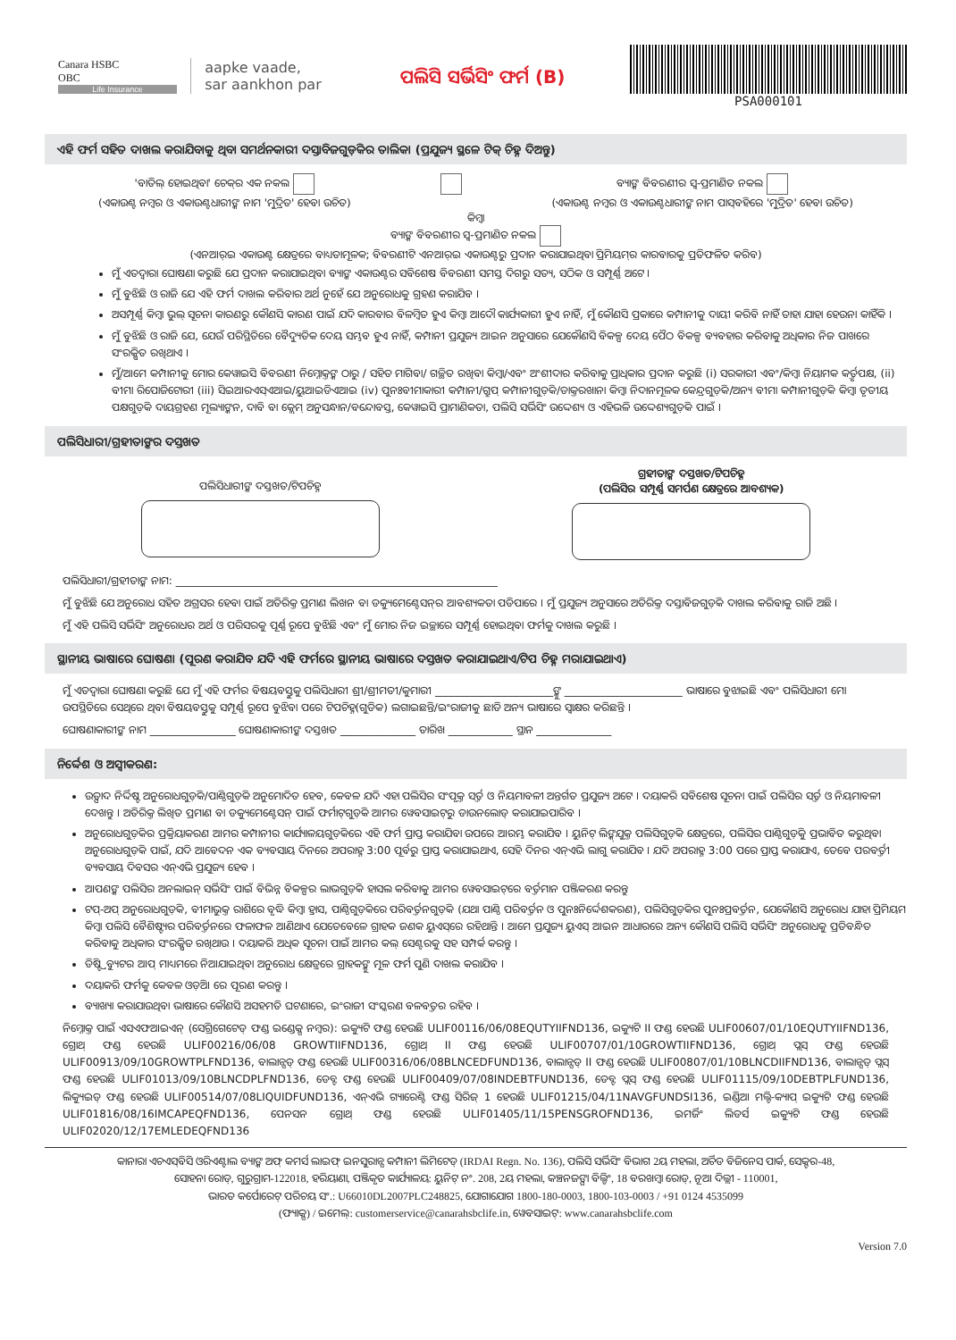Canara HSBC
OBC
Life Insurance
aapke vaade,
sar aankhon par
ପଲିସି ସର୍ଭିସିଂ ଫର୍ମ (B)
PSA000101
ଏହି ଫର୍ମ ସହିତ ଦାଖଲ କରାଯିବାକୁ ଥିବା ସମର୍ଥନକାରୀ ଦସ୍ତାବିଜଗୁଡ଼ିକର ତାଲିକା (ପ୍ରଯୁଜ୍ୟ ସ୍ଥଳେ ଟିକ୍ ଚିହ୍ନ ଦିଅନ୍ତୁ)
'ବାତିଲ୍ ହୋଇଥିବା' ଚେକ୍‌ର ଏକ ନକଲ
(ଏକାଉଣ୍ଟ ନମ୍ବର ଓ ଏକାଉଣ୍ଟଧାରୀଙ୍କ ନାମ 'ମୁଦ୍ରିତ' ହେବା ଉଚିତ)
ବ୍ୟାଙ୍କ ବିବରଣୀର ସ୍ୱ-ପ୍ରମାଣିତ ନକଲ
(ଏକାଉଣ୍ଟ ନମ୍ବର ଓ ଏକାଉଣ୍ଟଧାରୀଙ୍କ ନାମ ପାସ୍‌ବହିରେ 'ମୁଦ୍ରିତ' ହେବା ଉଚିତ)
କିମ୍ବା
ବ୍ୟାଙ୍କ ବିବରଣୀର ସ୍ୱ-ପ୍ରମାଣିତ ନକଲ
(ଏନଆର୍‌ଇ ଏକାଉଣ୍ଟ କ୍ଷେତ୍ରରେ ବାଧ୍ୟତାମୂଳକ; ବିବରଣୀଟି ଏନଆର୍‌ଇ ଏକାଉଣ୍ଟରୁ ପ୍ରଦାନ କରାଯାଇଥିବା ପ୍ରିମିୟମ୍‌ର କାରବାରକୁ ପ୍ରତିଫଳିତ କରିବ)
ମୁଁ ଏତଦ୍ୱାରା ଘୋଷଣା କରୁଛି ଯେ ପ୍ରଦାନ କରାଯାଇଥିବା ବ୍ୟାଙ୍କ ଏକାଉଣ୍ଟର ସବିଶେଷ ବିବରଣୀ ସମସ୍ତ ଦିଗରୁ ସତ୍ୟ, ସଠିକ ଓ ସମ୍ପୂର୍ଣ୍ଣ ଅଟେ ।
ମୁଁ ବୁଝିଛି ଓ ରାଜି ଯେ ଏହି ଫର୍ମ ଦାଖଲ କରିବାର ଅର୍ଥ ନୁହେଁ ଯେ ଅନୁରୋଧକୁ ଗ୍ରହଣ କରାଯିବ ।
ଅସମ୍ପୂର୍ଣ୍ଣ କିମ୍ବା ଭୁଲ୍ ସୂଚନା କାରଣରୁ କୌଣସି କାରଣ ପାଇଁ ଯଦି କାରବାର ବିଳମ୍ବିତ ହୁଏ କିମ୍ବା ଆଦୌ କାର୍ଯ୍ୟକାରୀ ହୁଏ ନାହିଁ, ମୁଁ କୌଣସି ପ୍ରକାରେ କମ୍ପାନୀକୁ ଦାୟୀ କରିବି ନାହିଁ ତାହା ଯାହା ହେଉନା କାହିଁକି ।
ମୁଁ ବୁଝିଛି ଓ ରାଜି ଯେ, ଯେଉଁ ପରିସ୍ଥିତିରେ ବୈଦ୍ୟୁତିକ ଦେୟ ସମ୍ଭବ ହୁଏ ନାହିଁ, କମ୍ପାନୀ ପ୍ରଯୁଜ୍ୟ ଆଇନ ଅନୁସାରେ ଯେକୌଣସି ବିକଳ୍ପ ଦେୟ ପୈଠ ବିକଳ୍ପ ବ୍ୟବହାର କରିବାକୁ ଅଧିକାର ନିଜ ପାଖରେ ସଂରକ୍ଷିତ ରଖିଥାଏ ।
ମୁଁ/ଆମେ କମ୍ପାନୀକୁ ମୋର କେୱାଇସି ବିବରଣୀ ନିମ୍ନୋକ୍ତଙ୍କ ଠାରୁ / ସହିତ ମାଗିବା/ ଗଚ୍ଛିତ ରଖିବା କିମ୍ବା/ଏବଂ ଅଂଶୀଦାର କରିବାକୁ ପ୍ରାଧିକାର ପ୍ରଦାନ କରୁଛି (i) ସରକାରୀ ଏବଂ/କିମ୍ବା ନିୟାମକ କର୍ତ୍ତୃପକ୍ଷ, (ii) ବୀମା ରିପୋଜିଟୋରୀ (iii) ସିଇଆରଏସ୍‌ଏଆଇ/ୟୁଆଇଡିଏଆଇ (iv) ପୁନଃବୀମାକାରୀ କମ୍ପାନୀ/ଗ୍ରୁପ୍ କମ୍ପାନୀଗୁଡ଼ିକ/ଡାକ୍ତରଖାନା କିମ୍ବା ନିଦାନମୂଳକ କେନ୍ଦ୍ରଗୁଡ଼ିକ/ଅନ୍ୟ ବୀମା କମ୍ପାନୀଗୁଡ଼ିକ କିମ୍ବା ତୃତୀୟ ପକ୍ଷଗୁଡ଼ିକ ଦାୟଗ୍ରହଣ ମୂଲ୍ୟାଙ୍କନ, ଦାବି ବା କ୍ଲେମ୍ ଅନୁସନ୍ଧାନ/ବନ୍ଦୋବସ୍ତ, କେୱାଇସି ପ୍ରାମାଣିକତା, ପଲିସି ସର୍ଭିସିଂ ଉଦ୍ଦେଶ୍ୟ ଓ ଏହିଭଳି ଉଦ୍ଦେଶ୍ୟଗୁଡ଼ିକ ପାଇଁ ।
ପଲିସିଧାରୀ/ଗ୍ରହୀତାଙ୍କର ଦସ୍ତଖତ
ପଲିସିଧାରୀଙ୍କ ଦସ୍ତଖତ/ଟିପଚିହ୍ନ ଗ୍ରହୀତାଙ୍କ ଦସ୍ତଖତ/ଟିପଚିହ୍ନ
(ପଲିସିର ସମ୍ପୂର୍ଣ୍ଣ ସମର୍ପଣ କ୍ଷେତ୍ରରେ ଆବଶ୍ୟକ)
ପଲିସିଧାରୀ/ଗ୍ରହୀତାଙ୍କ ନାମ: ____________________________________________________________
ମୁଁ ବୁଝିଛି ଯେ ଅନୁରୋଧ ସହିତ ଅଗ୍ରସର ହେବା ପାଇଁ ଅତିରିକ୍ତ ପ୍ରମାଣ ଲିଖନ ବା ଡକ୍ୟୁମେଣ୍ଟେସନ୍‌ର ଆବଶ୍ୟକତା ପଡିପାରେ । ମୁଁ ପ୍ରଯୁଜ୍ୟ ଅନୁସାରେ ଅତିରିକ୍ତ ଦସ୍ତାବିଜଗୁଡ଼ିକ ଦାଖଲ କରିବାକୁ ରାଜି ଅଛି ।
ମୁଁ ଏହି ପଲିସି ସର୍ଭିସିଂ ଅନୁରୋଧର ଅର୍ଥ ଓ ପରିସରକୁ ପୂର୍ଣ୍ଣ ରୂପେ ବୁଝିଛି ଏବଂ ମୁଁ ମୋର ନିଜ ଇଚ୍ଛାରେ ସମ୍ପୂର୍ଣ୍ଣ ହୋଇଥିବା ଫର୍ମକୁ ଦାଖଲ କରୁଛି ।
ସ୍ଥାନୀୟ ଭାଷାରେ ଘୋଷଣା (ପୂରଣ କରାଯିବ ଯଦି ଏହି ଫର୍ମରେ ସ୍ଥାନୀୟ ଭାଷାରେ ଦସ୍ତଖତ କରାଯାଇଥାଏ/ଟିପ ଚିହ୍ନ ମରାଯାଇଥାଏ)
ମୁଁ ଏତଦ୍ୱାରା ଘୋଷଣା କରୁଛି ଯେ ମୁଁ ଏହି ଫର୍ମର ବିଷୟବସ୍ତୁକୁ ପଲିସିଧାରୀ ଶ୍ରୀ/ଶ୍ରୀମତୀ/କୁମାରୀ ______________________ଙ୍କୁ ______________________ ଭାଷାରେ ବୁଝାଇଛି ଏବଂ ପଲିସିଧାରୀ ମୋ ଉପସ୍ଥିତିରେ ସେଥିରେ ଥିବା ବିଷୟବସ୍ତୁକୁ ସମ୍ପୂର୍ଣ୍ଣ ରୂପେ ବୁଝିବା ପରେ ଟିପଚିହ୍ନ(ଗୁଡିକ) ଲଗାଇଛନ୍ତି/ଇଂରାଜୀକୁ ଛାଡି ଅନ୍ୟ ଭାଷାରେ ସ୍ୱାକ୍ଷର କରିଛନ୍ତି ।
ଘୋଷଣାକାରୀଙ୍କ ନାମ ________________ ଘୋଷଣାକାରୀଙ୍କ ଦସ୍ତଖତ ______________ ତାରିଖ ____________ ସ୍ଥାନ ______________
ନିର୍ଦ୍ଦେଶ ଓ ଅସ୍ୱୀକରଣ:
ଉତ୍ପାଦ ନିର୍ଦ୍ଦିଷ୍ଟ ଅନୁରୋଧଗୁଡ଼ିକ/ପାଣ୍ଠିଗୁଡ଼ିକ ଅନୁମୋଦିତ ହେବ, କେବଳ ଯଦି ଏହା ପଲିସିର ସଂପୃକ୍ତ ସର୍ତ୍ତ ଓ ନିୟମାବଳୀ ଅନ୍ତର୍ଗତ ପ୍ରଯୁଜ୍ୟ ଅଟେ । ଦୟାକରି ସବିଶେଷ ସୂଚନା ପାଇଁ ପଲିସିର ସର୍ତ୍ତ ଓ ନିୟମାବଳୀ ଦେଖନ୍ତୁ । ଅତିରିକ୍ତ ଲିଖିତ ପ୍ରମାଣ ବା ଡକ୍ୟୁମେଣ୍ଟେସନ୍ ପାଇଁ ଫର୍ମାଟ୍‌ଗୁଡ଼ିକ ଆମର ୱେବସାଇଟ୍‌ରୁ ଡାଉନଲୋଡ୍ କରାଯାଇପାରିବ ।
ଅନୁରୋଧଗୁଡ଼ିକର ପ୍ରକ୍ରିୟାକରଣ ଆମର କମ୍ପାନୀର କାର୍ଯ୍ୟାଳୟଗୁଡ଼ିକରେ ଏହି ଫର୍ମ ପ୍ରାପ୍ତ କରାଯିବା ଉପରେ ଆରମ୍ଭ କରାଯିବ । ୟୁନିଟ୍ ଲିଙ୍କ୍‌ଯୁକ୍ତ ପଲିସିଗୁଡ଼ିକ କ୍ଷେତ୍ରରେ, ପଲିସିର ପାଣ୍ଠିଗୁଡ଼ିକୁ ପ୍ରଭାବିତ କରୁଥିବା ଅନୁରୋଧଗୁଡ଼ିକ ପାଇଁ, ଯଦି ଆବେଦନ ଏକ ବ୍ୟବସାୟ ଦିନରେ ଅପରାହ୍ନ 3:00 ପୂର୍ବରୁ ପ୍ରାପ୍ତ କରାଯାଇଥାଏ, ସେହି ଦିନର ଏନ୍‌ଏଭି ଲାଗୁ କରାଯିବ । ଯଦି ଅପରାହ୍ନ 3:00 ପରେ ପ୍ରାପ୍ତ କରାଯାଏ, ତେବେ ପରବର୍ତ୍ତୀ ବ୍ୟବସାୟ ଦିବସର ଏନ୍‌ଏଭି ପ୍ରଯୁଜ୍ୟ ହେବ ।
ଆପଣଙ୍କ ପଲିସିର ଅନଲାଇନ୍ ସର୍ଭିସିଂ ପାଇଁ ବିଭିନ୍ନ ବିକଳ୍ପର ଲାଭଗୁଡ଼ିକ ହାସଲ କରିବାକୁ ଆମର ୱେବସାଇଟ୍‌ରେ ବର୍ତ୍ତମାନ ପଞ୍ଜିକରଣ କରନ୍ତୁ
ଟପ୍-ଅପ୍ ଅନୁରୋଧଗୁଡ଼ିକ, ବୀମାଭୁକ୍ତ ରାଶିରେ ବୃଦ୍ଧି କିମ୍ବା ହ୍ରାସ, ପାଣ୍ଠିଗୁଡ଼ିକରେ ପରିବର୍ତ୍ତନଗୁଡ଼ିକ (ଯଥା ପାଣ୍ଠି ପରିବର୍ତ୍ତନ ଓ ପୁନଃନିର୍ଦ୍ଦେଶକରଣ), ପଲିସିଗୁଡ଼ିକର ପୁନଃପ୍ରବର୍ତ୍ତନ, ଯେକୌଣସି ଅନୁରୋଧ ଯାହା ପ୍ରିମିୟମ କିମ୍ବା ପଲିସି ବୈଶିଷ୍ଟ୍ୟର ପରିବର୍ତ୍ତନରେ ଫଳାଫଳ ଆଣିଥାଏ ଯେତେବେଳେ ଗ୍ରାହକ ଜଣକ ୟୁଏସ୍‌ରେ ରହିଥାନ୍ତି । ଆମେ ପ୍ରଯୁଜ୍ୟ ୟୁଏସ୍ ଆଇନ ଆଧାରରେ ଅନ୍ୟ କୌଣସି ପଲିସି ସର୍ଭିସିଂ ଅନୁରୋଧକୁ ପ୍ରତିବନ୍ଧିତ କରିବାକୁ ଅଧିକାର ସଂରକ୍ଷିତ ରଖିଥାଉ । ଦୟାକରି ଅଧିକ ସୂଚନା ପାଇଁ ଆମର କଲ୍ ସେଣ୍ଟରକୁ ସହ ସମ୍ପର୍କ କରନ୍ତୁ ।
ଡିଷ୍ଟ୍ରିବ୍ୟୁଟର ଆପ୍ ମାଧ୍ୟମରେ ନିଆଯାଇଥିବା ଅନୁରୋଧ କ୍ଷେତ୍ରରେ ଗ୍ରାହକଙ୍କୁ ମୂଳ ଫର୍ମ ପୁଣି ଦାଖଲ କରାଯିବ ।
ଦୟାକରି ଫର୍ମକୁ କେବଳ ଓଡ଼ିଆ ରେ ପୂରଣ କରନ୍ତୁ ।
ବ୍ୟାଖ୍ୟା କରାଯାଉଥିବା ଭାଷାରେ କୌଣସି ଅସହମତି ଘଟଣାରେ, ଇଂରାଜୀ ସଂସ୍କରଣ ବଳବତ୍ତର ରହିବ ।
ନିମ୍ନୋକ୍ତ ପାଇଁ ଏସଏଫଆଇଏନ୍ (ସେଗ୍ରିଗେଟେଡ୍ ଫଣ୍ଡ ଇଣ୍ଡେକ୍ସ ନମ୍ବର): ଇକ୍ୟୁଟି ଫଣ୍ଡ ହେଉଛି ULIF00116/06/08EQUTYIIFND136, ଇକ୍ୟୁଟି II ଫଣ୍ଡ ହେଉଛି ULIF00607/01/10EQUTYIIFND136, ଗ୍ରୋଥ୍ ଫଣ୍ଡ ହେଉଛି ULIF00216/06/08 GROWTIIFND136, ଗ୍ରୋଥ୍ II ଫଣ୍ଡ ହେଉଛି ULIF00707/01/10GROWTIIFND136, ଗ୍ରୋଥ୍ ପ୍ଲସ୍ ଫଣ୍ଡ ହେଉଛି ULIF00913/09/10GROWTPLFND136, ବାଲାନ୍ସଡ୍ ଫଣ୍ଡ ହେଉଛି ULIF00316/06/08BLNCEDFUND136, ବାଲାନ୍ସଡ୍ II ଫଣ୍ଡ ହେଉଛି ULIF00807/01/10BLNCDIIFND136, ବାଲାନ୍ସଡ୍ ପ୍ଲସ୍ ଫଣ୍ଡ ହେଉଛି ULIF01013/09/10BLNCDPLFND136, ଡେବ୍ଟ ଫଣ୍ଡ ହେଉଛି ULIF00409/07/08INDEBTFUND136, ଡେବ୍ଟ ପ୍ଲସ୍ ଫଣ୍ଡ ହେଉଛି ULIF01115/09/10DEBTPLFUND136, ଲିକ୍ୟୁଇଡ୍ ଫଣ୍ଡ ହେଉଛି ULIF00514/07/08LIQUIDFUND136, ଏନ୍‌ଏଭି ଗ୍ୟାରେଣ୍ଟି ଫଣ୍ଡ ସିରିଜ୍ 1 ହେଉଛି ULIF01215/04/11NAVGFUNDSI136, ଇଣ୍ଡିଆ ମଲ୍ଟି-କ୍ୟାପ୍ ଇକ୍ୟୁଟି ଫଣ୍ଡ ହେଉଛି ULIF01816/08/16IMCAPEQFND136, ପେନସନ ଗ୍ରୋଥ୍ ଫଣ୍ଡ ହେଉଛି ULIF01405/11/15PENSGROFND136, ଇମର୍ଜିଂ ଲିଡର୍ସ ଇକ୍ୟୁଟି ଫଣ୍ଡ ହେଉଛି ULIF02020/12/17EMLEDEQFND136
କାନାରା ଏଚଏସ୍‌ବିସି ଓରିଏଣ୍ଟାଲ ବ୍ୟାଙ୍କ ଅଫ୍ କମର୍ସ ଲାଇଫ୍ ଇନସୁରାନ୍ସ କମ୍ପାନୀ ଲିମିଟେଡ୍ (IRDAI Regn. No. 136), ପଲିସି ସର୍ଭିସିଂ ବିଭାଗ 2ୟ ମହଲା, ଅର୍ଚିଡ ବିଜିନେସ ପାର୍କ, ସେକ୍ଟର-48,
ସୋହନା ରୋଡ୍, ଗୁରୁଗ୍ରାମ-122018, ହରିୟାଣା, ପଞ୍ଜିକୃତ କାର୍ଯ୍ୟାଳୟ: ୟୁନିଟ୍ ନଂ. 208, 2ୟ ମହଲା, କଞ୍ଚନଜଙ୍ଘା ବିଲ୍ଡିଂ, 18 ବରଖମ୍ବା ରୋଡ୍, ନୂଆ ଦିଲ୍ଲୀ - 110001,
ଭାରତ କର୍ପୋରେଟ୍ ପରିଚୟ ସଂ.: U66010DL2007PLC248825, ଯୋଗାଯୋଗ 1800-180-0003, 1800-103-0003 / +91 0124 4535099
(ଫ୍ୟାକ୍ସ) / ଇମେଲ୍: customerservice@canarahsbclife.in, ୱେବସାଇଟ୍: www.canarahsbclife.com
Version 7.0